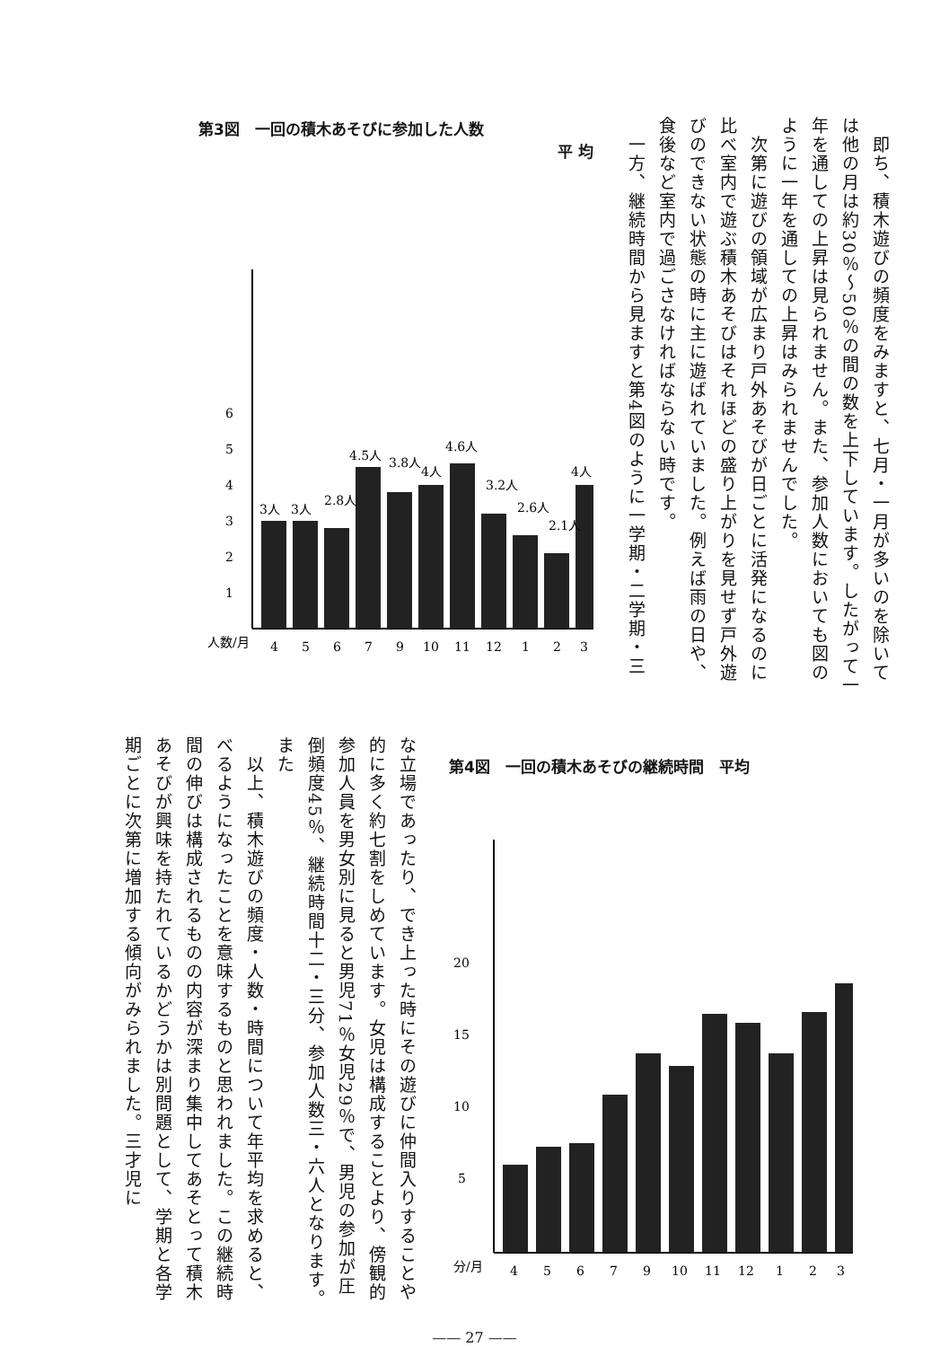即ち、積木遊びの頻度をみますと、七月・一月が多いのを除いては他の月は約30％～50％の間の数を上下しています。したがって一年を通しての上昇は見られません。また、参加人数においても図のように一年を通しての上昇はみられませんでした。
　次第に遊びの領域が広まり戸外あそびが日ごとに活発になるのに比べ室内で遊ぶ積木あそびはそれほどの盛り上がりを見せず戸外遊びのできない状態の時に主に遊ばれていました。例えば雨の日や、食後など室内で過ごさなければならない時です。
　一方、継続時間から見ますと第4図のように一学期・二学期・三
第3図　一回の積木あそびに参加した人数
平 均
1
2
3
4
5
6
3人
3人
2.8人
4.5人
3.8人
4人
4.6人
3.2人
2.6人
2.1人
4人
人数/月
4
5
6
7
9
10
11
12
1
2
3
な立場であったり、でき上った時にその遊びに仲間入りすることや的に多く約七割をしめています。女児は構成することより、傍観的参加人員を男女別に見ると男児71％女児29％で、男児の参加が圧倒頻度45％、継続時間十二・三分、参加人数三・六人となります。また
　以上、積木遊びの頻度・人数・時間について年平均を求めると、べるようになったことを意味するものと思われました。この継続時間の伸びは構成されるものの内容が深まり集中してあそとって積木あそびが興味を持たれているかどうかは別問題として、学期と各学期ごとに次第に増加する傾向がみられました。三才児に
第4図　一回の積木あそびの継続時間　平均
5
10
15
20
分/月
4
5
6
7
9
10
11
12
1
2
3
—— 27 ——